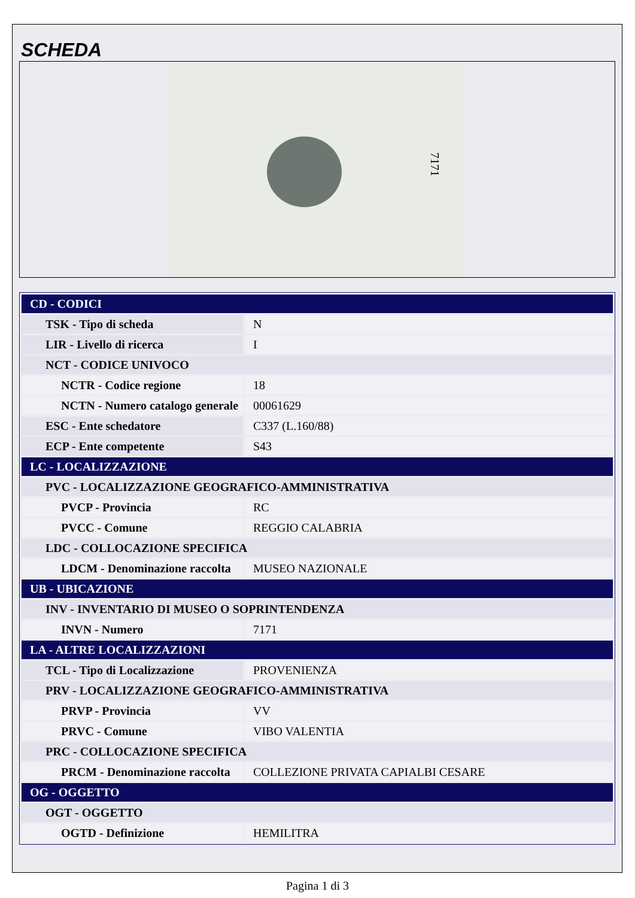SCHEDA
7171
| CD - CODICI | |
| TSK - Tipo di scheda | N |
| LIR - Livello di ricerca | I |
| NCT - CODICE UNIVOCO | |
| NCTR - Codice regione | 18 |
| NCTN - Numero catalogo generale | 00061629 |
| ESC - Ente schedatore | C337 (L.160/88) |
| ECP - Ente competente | S43 |
| LC - LOCALIZZAZIONE | |
| PVC - LOCALIZZAZIONE GEOGRAFICO-AMMINISTRATIVA | |
| PVCP - Provincia | RC |
| PVCC - Comune | REGGIO CALABRIA |
| LDC - COLLOCAZIONE SPECIFICA | |
| LDCM - Denominazione raccolta | MUSEO NAZIONALE |
| UB - UBICAZIONE | |
| INV - INVENTARIO DI MUSEO O SOPRINTENDENZA | |
| INVN - Numero | 7171 |
| LA - ALTRE LOCALIZZAZIONI | |
| TCL - Tipo di Localizzazione | PROVENIENZA |
| PRV - LOCALIZZAZIONE GEOGRAFICO-AMMINISTRATIVA | |
| PRVP - Provincia | VV |
| PRVC - Comune | VIBO VALENTIA |
| PRC - COLLOCAZIONE SPECIFICA | |
| PRCM - Denominazione raccolta | COLLEZIONE PRIVATA CAPIALBI CESARE |
| OG - OGGETTO | |
| OGT - OGGETTO | |
| OGTD - Definizione | HEMILITRA |
Pagina 1 di 3